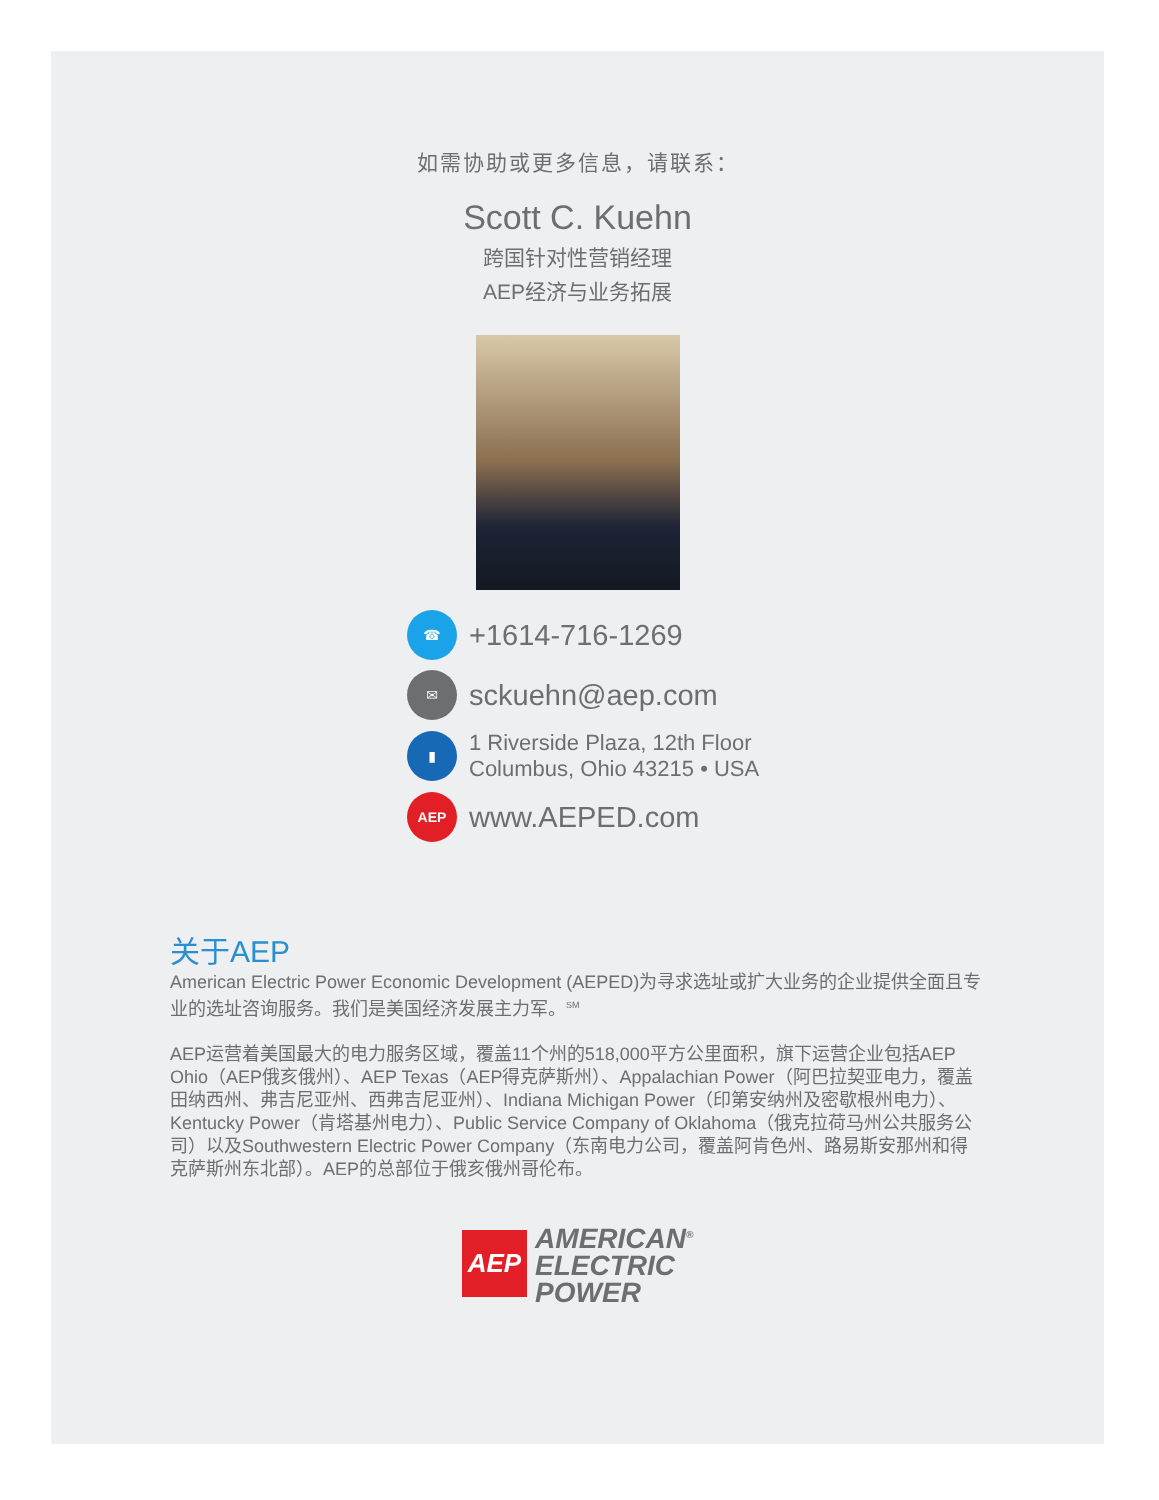如需协助或更多信息，请联系：
Scott C. Kuehn
跨国针对性营销经理
AEP经济与业务拓展
☎
+1614-716-1269
✉
sckuehn@aep.com
▮
1 Riverside Plaza, 12th Floor
Columbus, Ohio 43215 • USA
AEP
www.AEPED.com
关于AEP
American Electric Power Economic Development (AEPED)为寻求选址或扩大业务的企业提供全面且专业的选址咨询服务。我们是美国经济发展主力军。<sup>SM</sup>
AEP运营着美国最大的电力服务区域，覆盖11个州的518,000平方公里面积，旗下运营企业包括AEP Ohio（AEP俄亥俄州）、AEP Texas（AEP得克萨斯州）、Appalachian Power（阿巴拉契亚电力，覆盖田纳西州、弗吉尼亚州、西弗吉尼亚州）、Indiana Michigan Power（印第安纳州及密歇根州电力）、Kentucky Power（肯塔基州电力）、Public Service Company of Oklahoma（俄克拉荷马州公共服务公司）以及Southwestern Electric Power Company（东南电力公司，覆盖阿肯色州、路易斯安那州和得克萨斯州东北部）。AEP的总部位于俄亥俄州哥伦布。
AEP
AMERICAN<sup>®</sup>
ELECTRIC
POWER